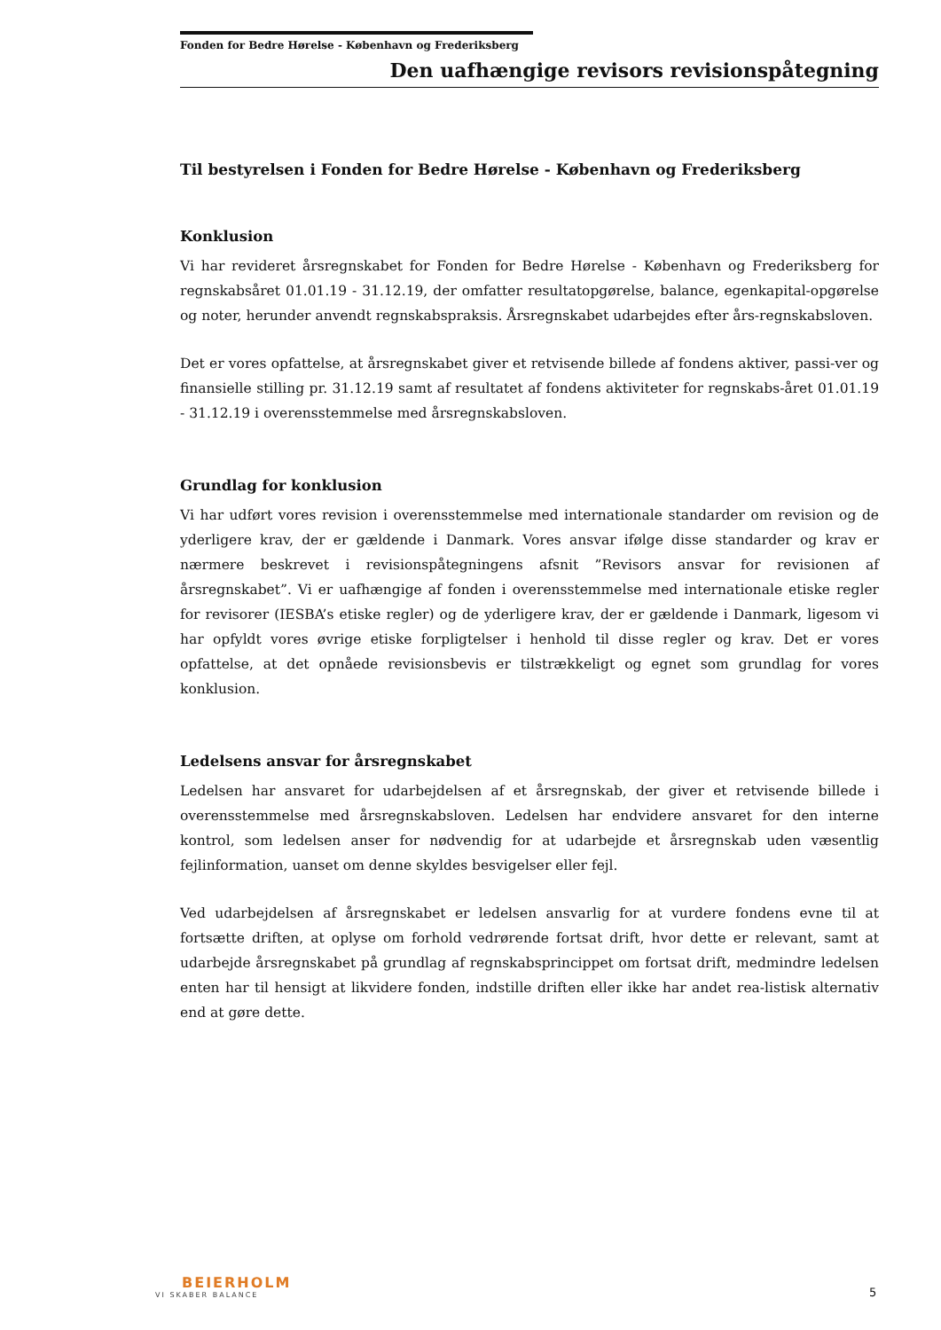Fonden for Bedre Hørelse - København og Frederiksberg
Den uafhængige revisors revisionspåtegning
Til bestyrelsen i Fonden for Bedre Hørelse - København og Frederiksberg
Konklusion
Vi har revideret årsregnskabet for Fonden for Bedre Hørelse - København og Frederiksberg for regnskabsåret 01.01.19 - 31.12.19, der omfatter resultatopgørelse, balance, egenkapital-opgørelse og noter, herunder anvendt regnskabspraksis. Årsregnskabet udarbejdes efter års-regnskabsloven.
Det er vores opfattelse, at årsregnskabet giver et retvisende billede af fondens aktiver, passi-ver og finansielle stilling pr. 31.12.19 samt af resultatet af fondens aktiviteter for regnskabs-året 01.01.19 - 31.12.19 i overensstemmelse med årsregnskabsloven.
Grundlag for konklusion
Vi har udført vores revision i overensstemmelse med internationale standarder om revision og de yderligere krav, der er gældende i Danmark. Vores ansvar ifølge disse standarder og krav er nærmere beskrevet i revisionspåtegningens afsnit ”Revisors ansvar for revisionen af årsregnskabet”. Vi er uafhængige af fonden i overensstemmelse med internationale etiske regler for revisorer (IESBA’s etiske regler) og de yderligere krav, der er gældende i Danmark, ligesom vi har opfyldt vores øvrige etiske forpligtelser i henhold til disse regler og krav. Det er vores opfattelse, at det opnåede revisionsbevis er tilstrækkeligt og egnet som grundlag for vores konklusion.
Ledelsens ansvar for årsregnskabet
Ledelsen har ansvaret for udarbejdelsen af et årsregnskab, der giver et retvisende billede i overensstemmelse med årsregnskabsloven. Ledelsen har endvidere ansvaret for den interne kontrol, som ledelsen anser for nødvendig for at udarbejde et årsregnskab uden væsentlig fejlinformation, uanset om denne skyldes besvigelser eller fejl.
Ved udarbejdelsen af årsregnskabet er ledelsen ansvarlig for at vurdere fondens evne til at fortsætte driften, at oplyse om forhold vedrørende fortsat drift, hvor dette er relevant, samt at udarbejde årsregnskabet på grundlag af regnskabsprincippet om fortsat drift, medmindre ledelsen enten har til hensigt at likvidere fonden, indstille driften eller ikke har andet rea-listisk alternativ end at gøre dette.
BEIERHOLM
VI SKABER BALANCE
5